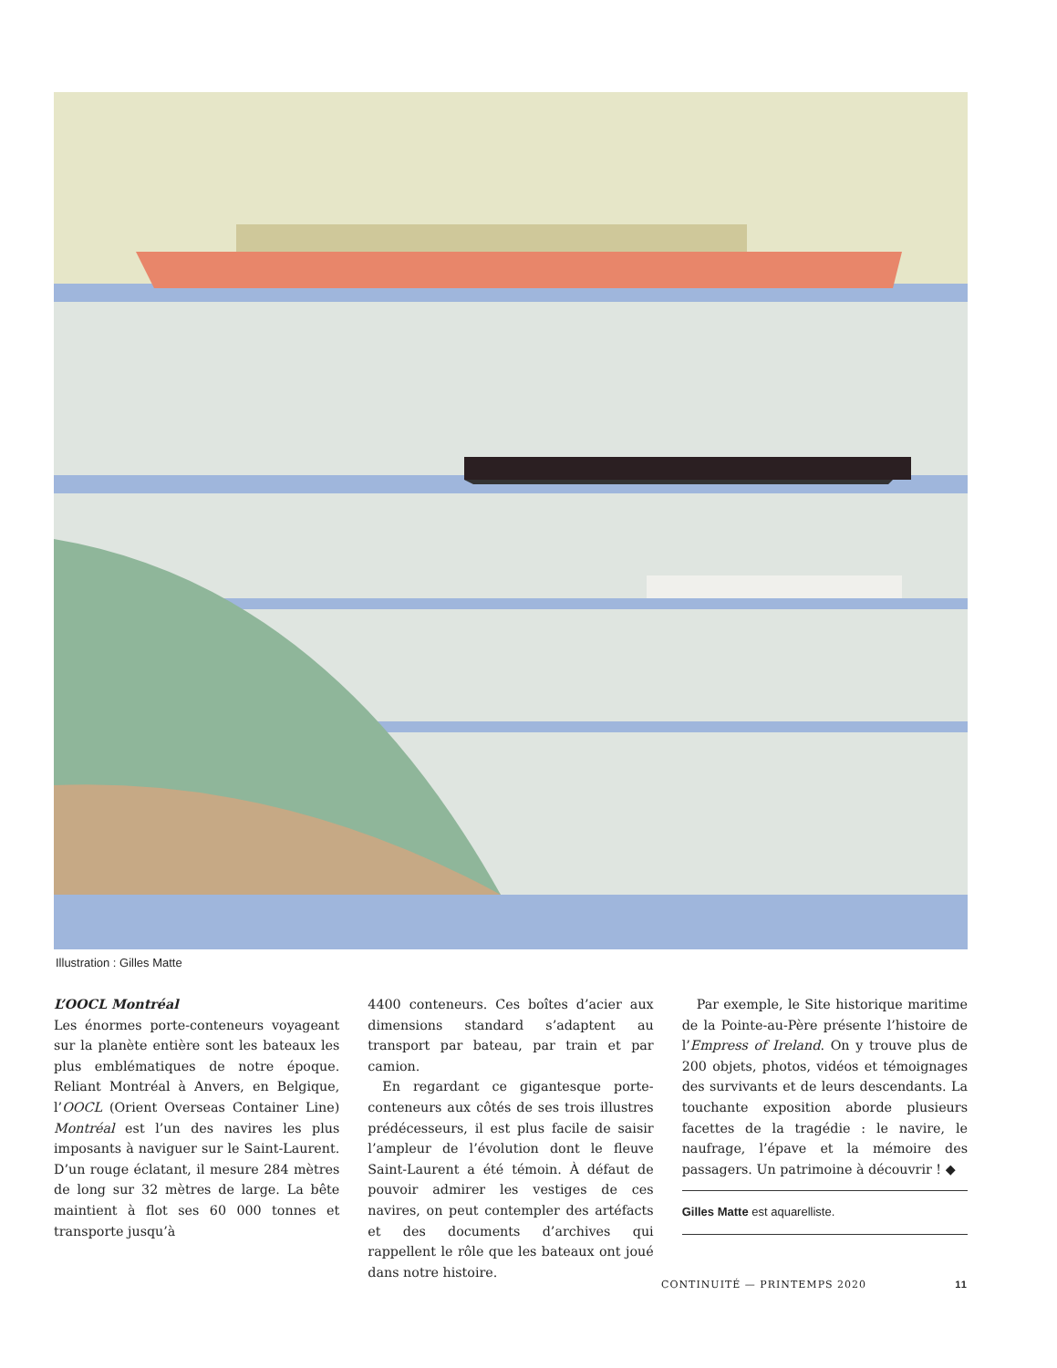Illustration : Gilles Matte
L’OOCL Montréal
Les énormes porte-conteneurs voyageant sur la planète entière sont les bateaux les plus emblématiques de notre époque. Reliant Montréal à Anvers, en Belgique, l’OOCL (Orient Overseas Container Line) Montréal est l’un des navires les plus imposants à naviguer sur le Saint-Laurent. D’un rouge éclatant, il mesure 284 mètres de long sur 32 mètres de large. La bête maintient à flot ses 60 000 tonnes et transporte jusqu’à
4400 conteneurs. Ces boîtes d’acier aux dimensions standard s’adaptent au transport par bateau, par train et par camion.
En regardant ce gigantesque porte-conteneurs aux côtés de ses trois illustres prédécesseurs, il est plus facile de saisir l’ampleur de l’évolution dont le fleuve Saint-Laurent a été témoin. À défaut de pouvoir admirer les vestiges de ces navires, on peut contempler des artéfacts et des documents d’archives qui rappellent le rôle que les bateaux ont joué dans notre histoire.
Par exemple, le Site historique maritime de la Pointe-au-Père présente l’histoire de l’Empress of Ireland. On y trouve plus de 200 objets, photos, vidéos et témoignages des survivants et de leurs descendants. La touchante exposition aborde plusieurs facettes de la tragédie : le navire, le naufrage, l’épave et la mémoire des passagers. Un patrimoine à découvrir ! ◆
Gilles Matte est aquarelliste.
CONTINUITÉ — PRINTEMPS 2020 11